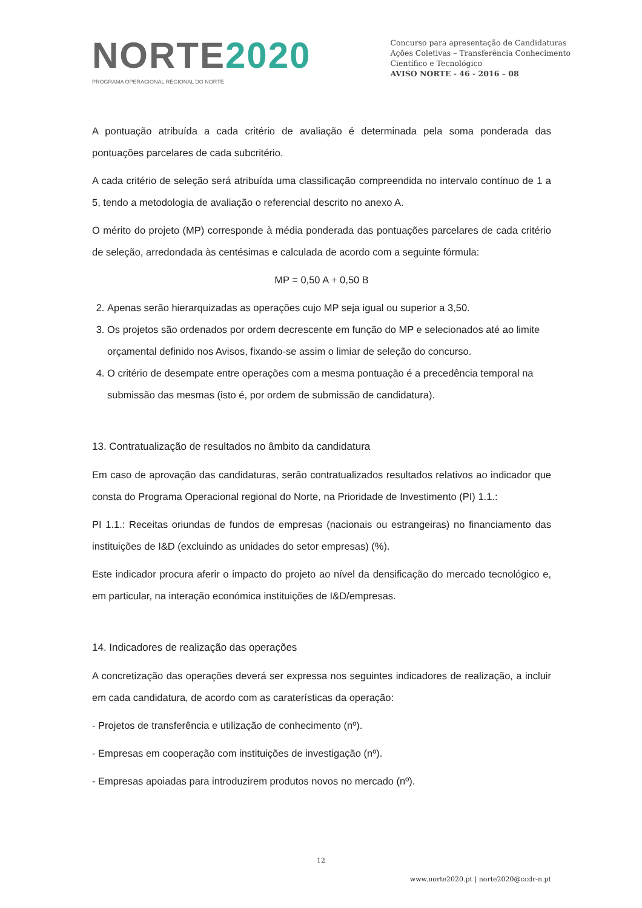NORTE2020
PROGRAMA OPERACIONAL REGIONAL DO NORTE
Concurso para apresentação de Candidaturas
Ações Coletivas – Transferência Conhecimento
Científico e Tecnológico
AVISO NORTE - 46 - 2016 – 08
A pontuação atribuída a cada critério de avaliação é determinada pela soma ponderada das pontuações parcelares de cada subcritério.
A cada critério de seleção será atribuída uma classificação compreendida no intervalo contínuo de 1 a 5, tendo a metodologia de avaliação o referencial descrito no anexo A.
O mérito do projeto (MP) corresponde à média ponderada das pontuações parcelares de cada critério de seleção, arredondada às centésimas e calculada de acordo com a seguinte fórmula:
MP = 0,50 A + 0,50 B
2. Apenas serão hierarquizadas as operações cujo MP seja igual ou superior a 3,50.
3. Os projetos são ordenados por ordem decrescente em função do MP e selecionados até ao limite orçamental definido nos Avisos, fixando-se assim o limiar de seleção do concurso.
4. O critério de desempate entre operações com a mesma pontuação é a precedência temporal na submissão das mesmas (isto é, por ordem de submissão de candidatura).
13. Contratualização de resultados no âmbito da candidatura
Em caso de aprovação das candidaturas, serão contratualizados resultados relativos ao indicador que consta do Programa Operacional regional do Norte, na Prioridade de Investimento (PI) 1.1.:
PI 1.1.: Receitas oriundas de fundos de empresas (nacionais ou estrangeiras) no financiamento das instituições de I&D (excluindo as unidades do setor empresas) (%).
Este indicador procura aferir o impacto do projeto ao nível da densificação do mercado tecnológico e, em particular, na interação económica instituições de I&D/empresas.
14. Indicadores de realização das operações
A concretização das operações deverá ser expressa nos seguintes indicadores de realização, a incluir em cada candidatura, de acordo com as caraterísticas da operação:
- Projetos de transferência e utilização de conhecimento (nº).
- Empresas em cooperação com instituições de investigação (nº).
- Empresas apoiadas para introduzirem produtos novos no mercado (nº).
12
www.norte2020.pt | norte2020@ccdr-n.pt